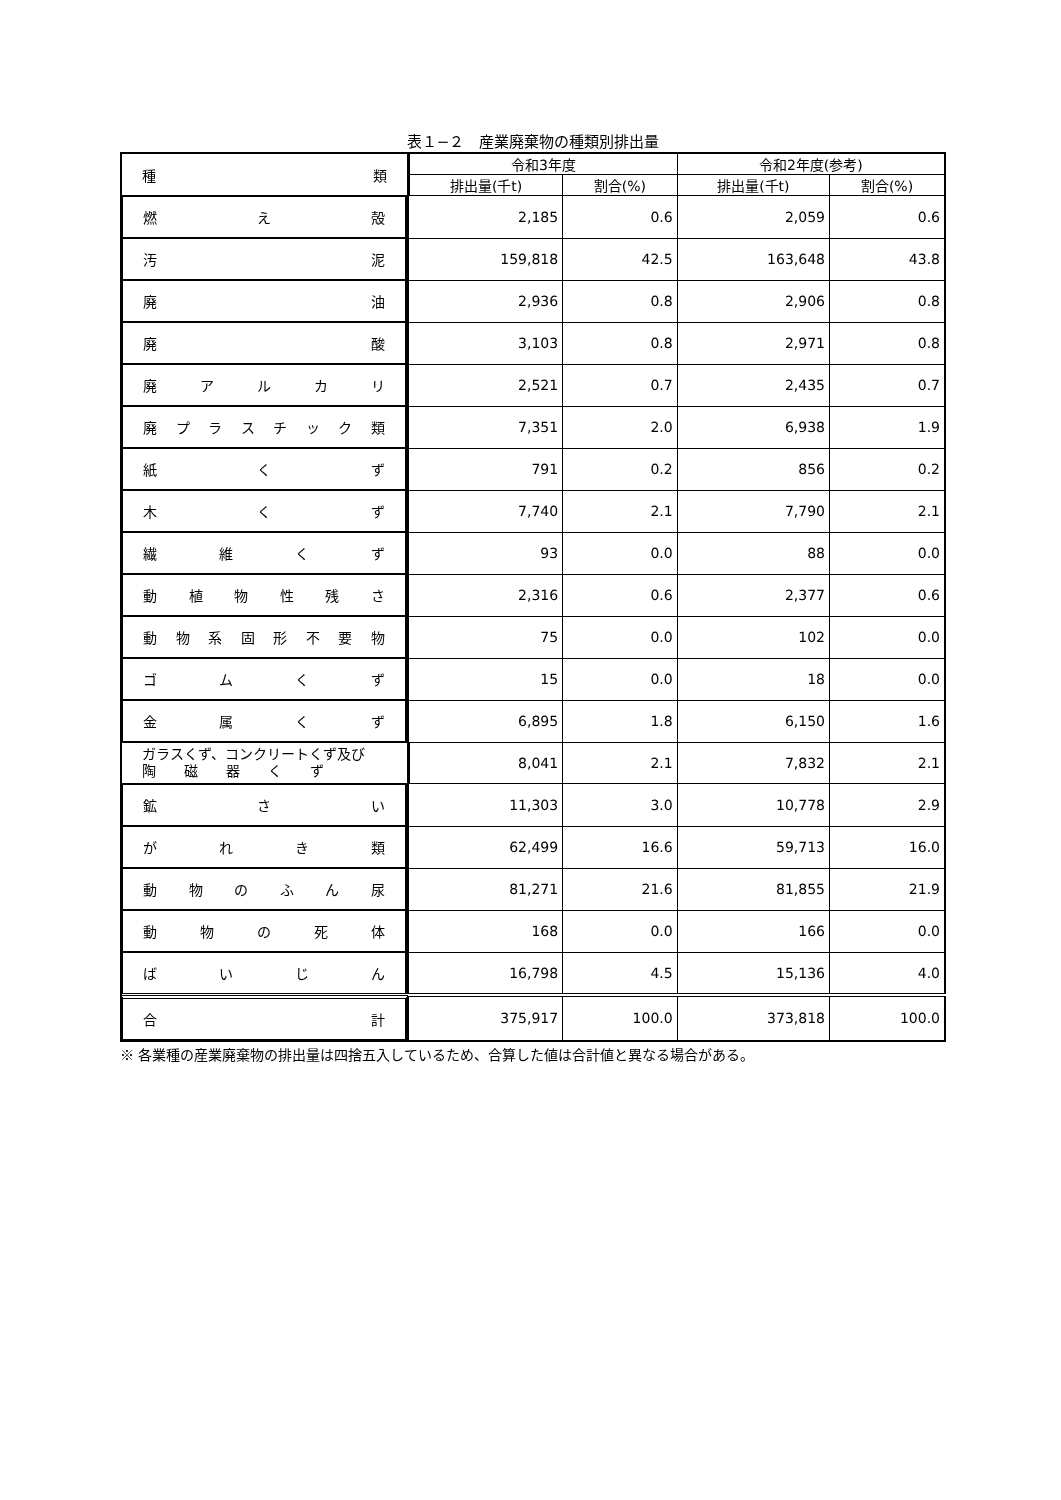表１−２　産業廃棄物の種類別排出量
| 種 類 | 令和3年度 | | 令和2年度(参考) | |
| --- | --- | --- | --- | --- |
| | 排出量(千t) | 割合(%) | 排出量(千t) | 割合(%) |
| 燃 え 殻 | 2,185 | 0.6 | 2,059 | 0.6 |
| 汚 泥 | 159,818 | 42.5 | 163,648 | 43.8 |
| 廃 油 | 2,936 | 0.8 | 2,906 | 0.8 |
| 廃 酸 | 3,103 | 0.8 | 2,971 | 0.8 |
| 廃 ア ル カ リ | 2,521 | 0.7 | 2,435 | 0.7 |
| 廃 プ ラ ス チ ッ ク 類 | 7,351 | 2.0 | 6,938 | 1.9 |
| 紙 く ず | 791 | 0.2 | 856 | 0.2 |
| 木 く ず | 7,740 | 2.1 | 7,790 | 2.1 |
| 繊 維 く ず | 93 | 0.0 | 88 | 0.0 |
| 動 植 物 性 残 さ | 2,316 | 0.6 | 2,377 | 0.6 |
| 動 物 系 固 形 不 要 物 | 75 | 0.0 | 102 | 0.0 |
| ゴ ム く ず | 15 | 0.0 | 18 | 0.0 |
| 金 属 く ず | 6,895 | 1.8 | 6,150 | 1.6 |
| ガラスくず、コンクリートくず及び 陶 磁 器 く ず | 8,041 | 2.1 | 7,832 | 2.1 |
| 鉱 さ い | 11,303 | 3.0 | 10,778 | 2.9 |
| が れ き 類 | 62,499 | 16.6 | 59,713 | 16.0 |
| 動 物 の ふ ん 尿 | 81,271 | 21.6 | 81,855 | 21.9 |
| 動 物 の 死 体 | 168 | 0.0 | 166 | 0.0 |
| ば い じ ん | 16,798 | 4.5 | 15,136 | 4.0 |
| 合 計 | 375,917 | 100.0 | 373,818 | 100.0 |
※ 各業種の産業廃棄物の排出量は四捨五入しているため、合算した値は合計値と異なる場合がある。